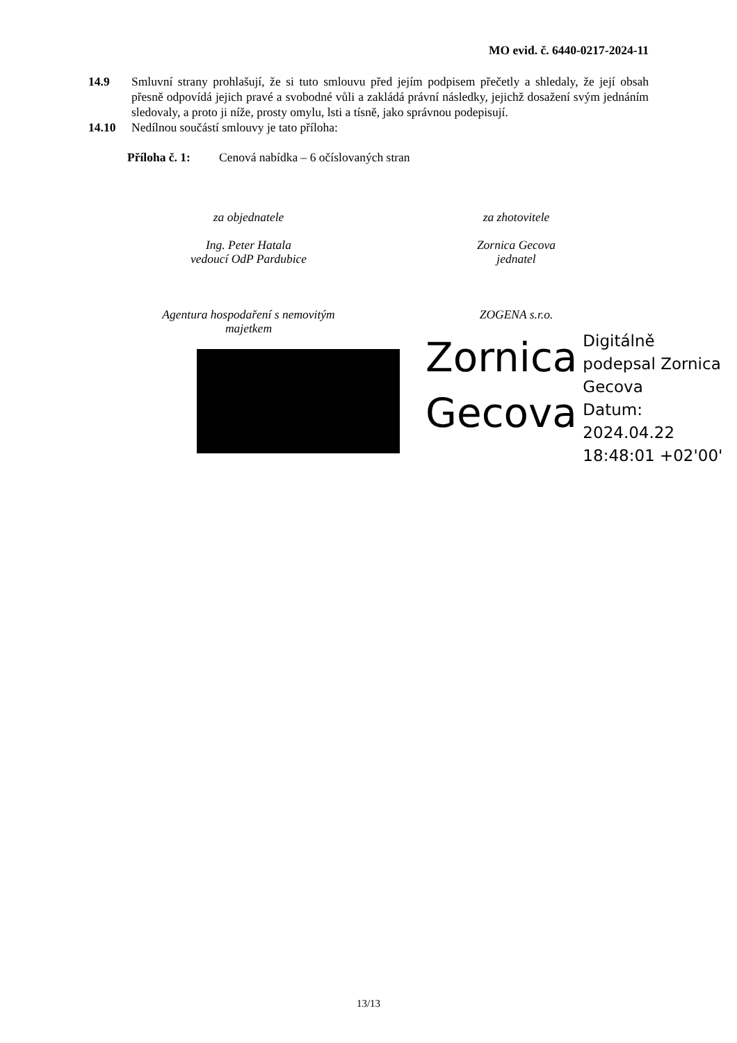MO evid. č. 6440-0217-2024-11
14.9 Smluvní strany prohlašují, že si tuto smlouvu před jejím podpisem přečetly a shledaly, že její obsah přesně odpovídá jejich pravé a svobodné vůli a zakládá právní následky, jejichž dosažení svým jednáním sledovaly, a proto ji níže, prosty omylu, lsti a tísně, jako správnou podepisují.
14.10 Nedílnou součástí smlouvy je tato příloha:
Příloha č. 1: Cenová nabídka – 6 očíslovaných stran
za objednatele
Ing. Peter Hatala
vedoucí OdP Pardubice
Agentura hospodaření s nemovitým
majetkem
za zhotovitele
Zornica Gecova
jednatel
ZOGENA s.r.o.
Zornica
Gecova
Digitálně
podepsal Zornica
Gecova
Datum:
2024.04.22
18:48:01 +02'00'
13/13